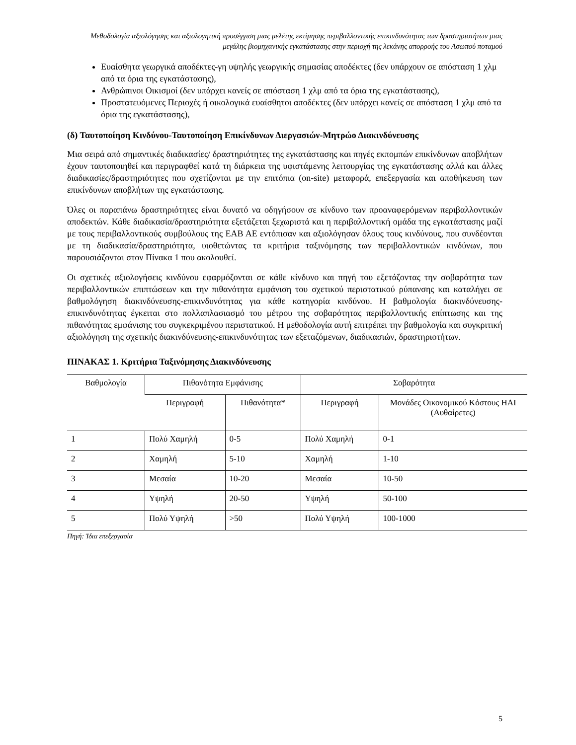Μεθοδολογία αξιολόγησης και αξιολογητική προσέγγιση μιας μελέτης εκτίμησης περιβαλλοντικής επικινδυνότητας των δραστηριοτήτων μιας μεγάλης βιομηχανικής εγκατάστασης στην περιοχή της λεκάνης απορροής του Ασωπού ποταμού
Ευαίσθητα γεωργικά αποδέκτες-γη υψηλής γεωργικής σημασίας αποδέκτες (δεν υπάρχουν σε απόσταση 1 χλμ από τα όρια της εγκατάστασης),
Ανθρώπινοι Οικισμοί (δεν υπάρχει κανείς σε απόσταση 1 χλμ από τα όρια της εγκατάστασης),
Προστατευόμενες Περιοχές ή οικολογικά ευαίσθητοι αποδέκτες (δεν υπάρχει κανείς σε απόσταση 1 χλμ από τα όρια της εγκατάστασης),
(δ) Ταυτοποίηση Κινδύνου-Ταυτοποίηση Επικίνδυνων Διεργασιών-Μητρώο Διακινδύνευσης
Μια σειρά από σημαντικές διαδικασίες/ δραστηριότητες της εγκατάστασης και πηγές εκπομπών επικίνδυνων αποβλήτων έχουν ταυτοποιηθεί και περιγραφθεί κατά τη διάρκεια της υφιστάμενης λειτουργίας της εγκατάστασης αλλά και άλλες διαδικασίες/δραστηριότητες που σχετίζονται με την επιτόπια (on-site) μεταφορά, επεξεργασία και αποθήκευση των επικίνδυνων αποβλήτων της εγκατάστασης.
Όλες οι παραπάνω δραστηριότητες είναι δυνατό να οδηγήσουν σε κίνδυνο των προαναφερόμενων περιβαλλοντικών αποδεκτών. Κάθε διαδικασία/δραστηριότητα εξετάζεται ξεχωριστά και η περιβαλλοντική ομάδα της εγκατάστασης μαζί με τους περιβαλλοντικούς συμβούλους της ΕΑΒ ΑΕ εντόπισαν και αξιολόγησαν όλους τους κινδύνους, που συνδέονται με τη διαδικασία/δραστηριότητα, υιοθετώντας τα κριτήρια ταξινόμησης των περιβαλλοντικών κινδύνων, που παρουσιάζονται στον Πίνακα 1 που ακολουθεί.
Οι σχετικές αξιολογήσεις κινδύνου εφαρμόζονται σε κάθε κίνδυνο και πηγή του εξετάζοντας την σοβαρότητα των περιβαλλοντικών επιπτώσεων και την πιθανότητα εμφάνιση του σχετικού περιστατικού ρύπανσης και καταλήγει σε βαθμολόγηση διακινδύνευσης-επικινδυνότητας για κάθε κατηγορία κινδύνου. Η βαθμολογία διακινδύνευσης-επικινδυνότητας έγκειται στο πολλαπλασιασμό του μέτρου της σοβαρότητας περιβαλλοντικής επίπτωσης και της πιθανότητας εμφάνισης του συγκεκριμένου περιστατικού. Η μεθοδολογία αυτή επιτρέπει την βαθμολογία και συγκριτική αξιολόγηση της σχετικής διακινδύνευσης-επικινδυνότητας των εξεταζόμενων, διαδικασιών, δραστηριοτήτων.
ΠΙΝΑΚΑΣ 1. Κριτήρια Ταξινόμησης Διακινδύνευσης
| Βαθμολογία | Πιθανότητα Εμφάνισης | | Σοβαρότητα | |
| --- | --- | --- | --- | --- |
| | Περιγραφή | Πιθανότητα* | Περιγραφή | Μονάδες Οικονομικού Κόστους ΗΑΙ (Αυθαίρετες) |
| 1 | Πολύ Χαμηλή | 0-5 | Πολύ Χαμηλή | 0-1 |
| 2 | Χαμηλή | 5-10 | Χαμηλή | 1-10 |
| 3 | Μεσαία | 10-20 | Μεσαία | 10-50 |
| 4 | Υψηλή | 20-50 | Υψηλή | 50-100 |
| 5 | Πολύ Υψηλή | >50 | Πολύ Υψηλή | 100-1000 |
Πηγή: Ίδια επεξεργασία
5